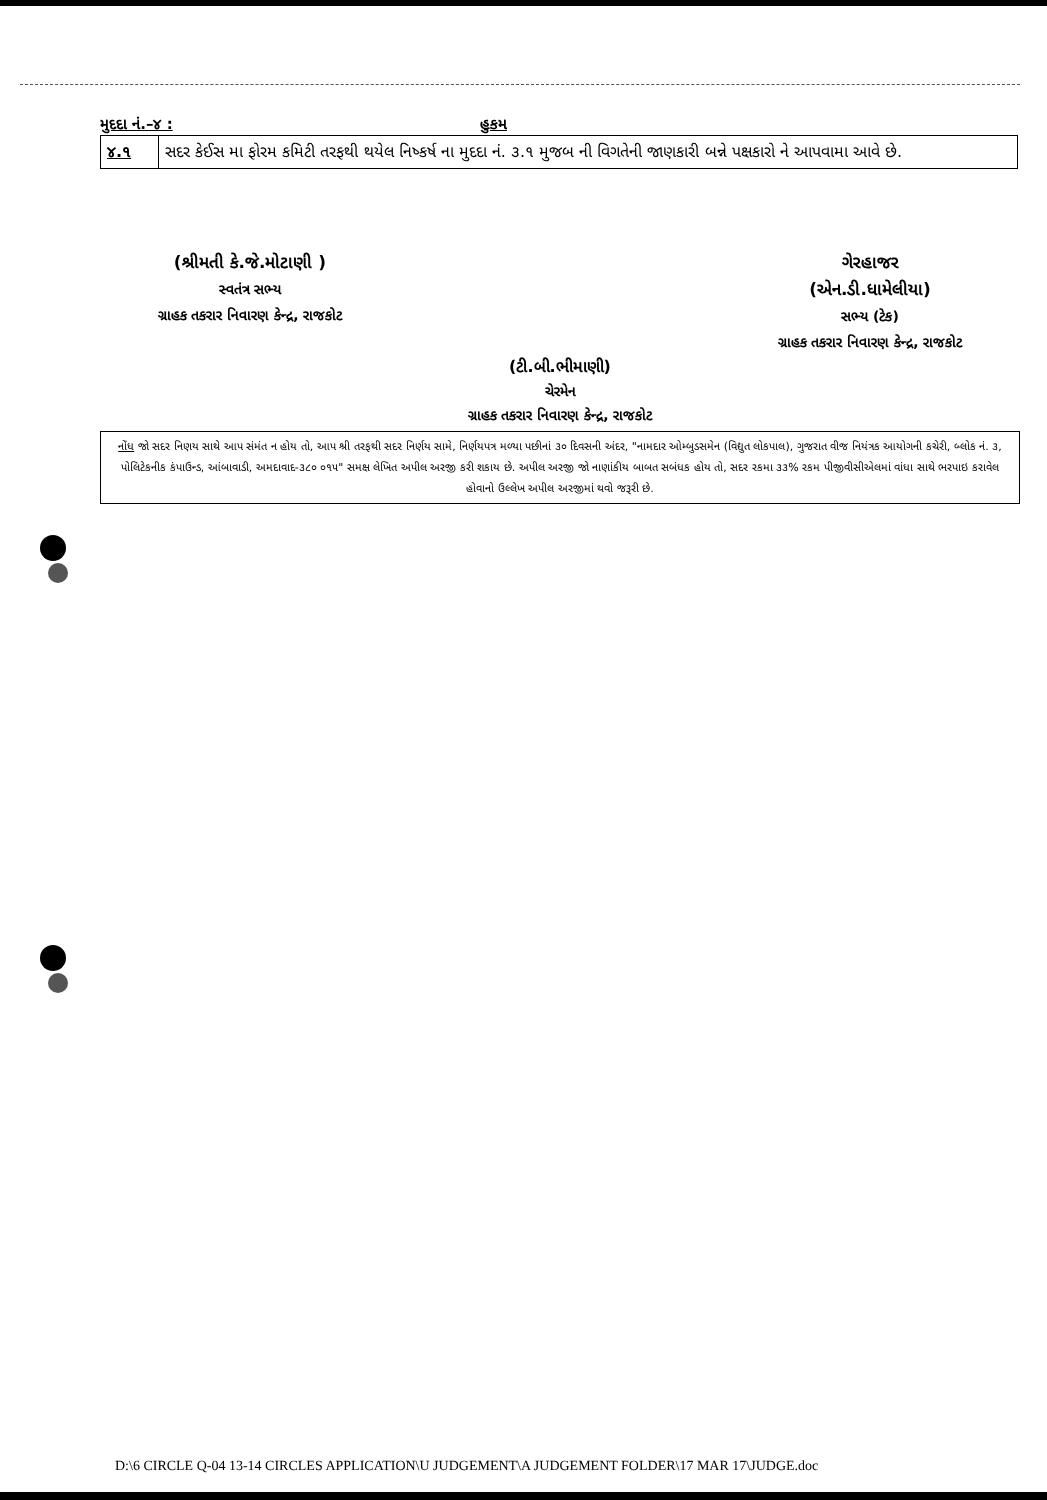મુદદા નં.–૪ : હુકમ
| ૪.૧ | સદર કેઈસ મા ફોરમ કમિટી તરફથી થયેલ નિષ્કર્ષ ના મુદદા નં. ૩.૧ મુજબ ની વિગતેની જાણકારી બન્ને પક્ષકારો ને આપવામા આવે છે. |
(શ્રીમતી કે.જે.મોટાણી )
સ્વતંત્ર સભ્ય
ગ્રાહક તકરાર નિવારણ કેન્દ્ર, રાજકોટ
ગેરહાજર
(એન.ડી.ધામેલીયા)
સભ્ય (ટેક)
ગ્રાહક તકરાર નિવારણ કેન્દ્ર, રાજકોટ
(ટી.બી.ભીમાણી)
ચેરમેન
ગ્રાહક તકરાર નિવારણ કેન્દ્ર, રાજકોટ
નોંધ જો સદર નિણય સાથે આપ સંમંત ન હોય તો, આપ શ્રી તરફથી સદર નિર્ણય સામે, નિર્ણયપત્ર મળ્યા પછીનાં ૩૦ દિવસની અંદર, "નામદાર ઓમ્બુડસમેન (વિદ્યુત લોકપાલ), ગુજરાત વીજ નિયંત્રક આયોગની કચેરી, બ્લોક નં. ૩, પોલિટેકનીક કંપાઉન્ડ, આંબાવાડી, અમદાવાદ-૩૮૦ ૦૧૫" સમક્ષ લેખિત અપીલ અરજી કરી શકાય છે. અપીલ અરજી જો નાણાંકીય બાબત સબંધક હોય તો, સદર રકમા ૩૩% રકમ પીજીવીસીએલમાં વાંધા સાથે ભરપાઇ કરાવેલ હોવાનો ઉલ્લેખ અપીલ અરજીમાં થવો જરૂરી છે.
D:\6 CIRCLE Q-04 13-14 CIRCLES APPLICATION\U JUDGEMENT\A JUDGEMENT FOLDER\17 MAR 17\JUDGE.doc